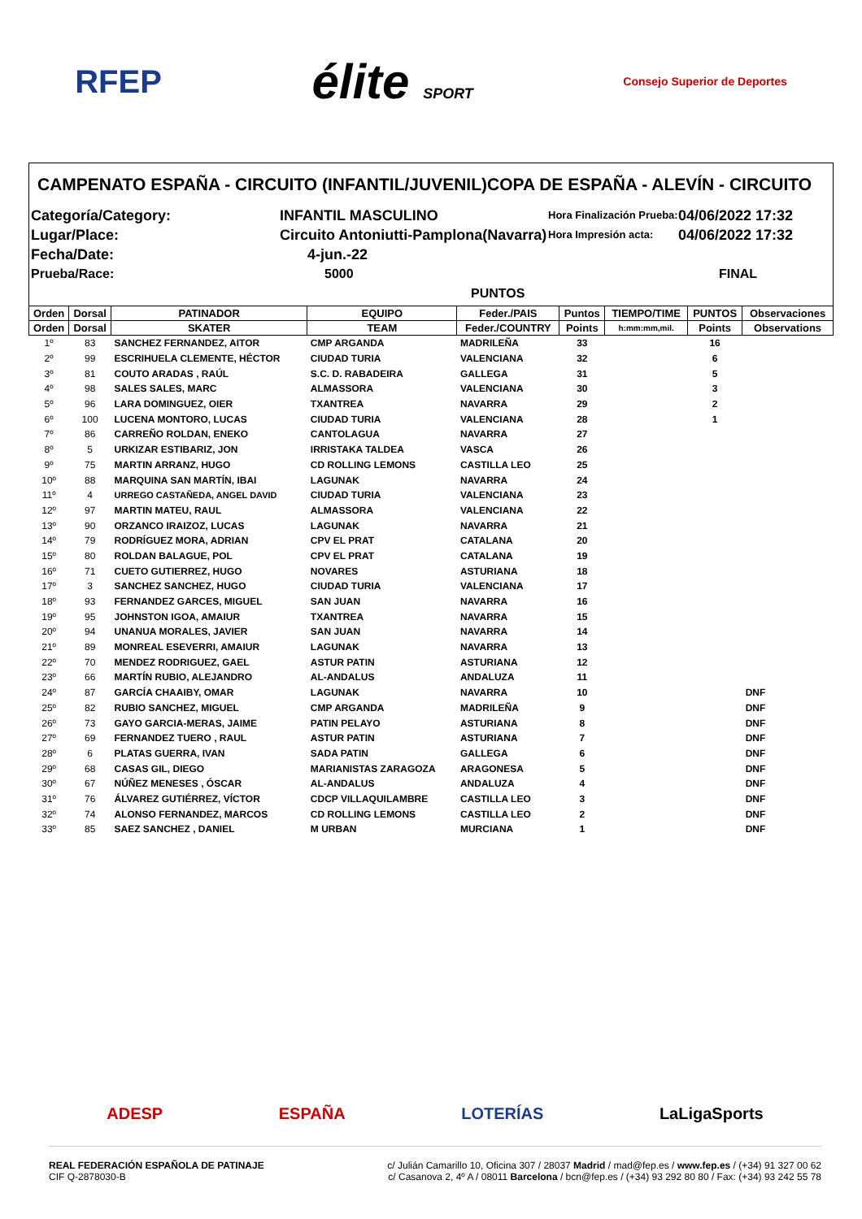RFEP élite SPORT Consejo Superior de Deportes
CAMPENATO ESPAÑA - CIRCUITO (INFANTIL/JUVENIL)COPA DE ESPAÑA - ALEVÍN - CIRCUITO
Categoría/Category:
INFANTIL MASCULINO
Hora Finalización Prueba:
04/06/2022 17:32
Lugar/Place:
Circuito Antoniutti-Pamplona(Navarra)
Hora Impresión acta:
04/06/2022 17:32
Fecha/Date:
4-jun.-22
Prueba/Race:
5000 PUNTOS
FINAL
| Orden | Dorsal | PATINADOR | EQUIPO | Feder./PAIS | Puntos | TIEMPO/TIME | PUNTOS | Observaciones |
| --- | --- | --- | --- | --- | --- | --- | --- | --- |
| Orden | Dorsal | SKATER | TEAM | Feder./COUNTRY | Points | h:mm:mm,mil. | Points | Observations |
| 1º | 83 | SANCHEZ FERNANDEZ, AITOR | CMP ARGANDA | MADRILEÑA | 33 | | 16 | |
| 2º | 99 | ESCRIHUELA CLEMENTE, HÉCTOR | CIUDAD TURIA | VALENCIANA | 32 | | 6 | |
| 3º | 81 | COUTO ARADAS , RAÚL | S.C. D. RABADEIRA | GALLEGA | 31 | | 5 | |
| 4º | 98 | SALES SALES, MARC | ALMASSORA | VALENCIANA | 30 | | 3 | |
| 5º | 96 | LARA DOMINGUEZ, OIER | TXANTREA | NAVARRA | 29 | | 2 | |
| 6º | 100 | LUCENA MONTORO, LUCAS | CIUDAD TURIA | VALENCIANA | 28 | | 1 | |
| 7º | 86 | CARREÑO ROLDAN, ENEKO | CANTOLAGUA | NAVARRA | 27 | | | |
| 8º | 5 | URKIZAR ESTIBARIZ, JON | IRRISTAKA TALDEA | VASCA | 26 | | | |
| 9º | 75 | MARTIN ARRANZ, HUGO | CD ROLLING LEMONS | CASTILLA LEO | 25 | | | |
| 10º | 88 | MARQUINA SAN MARTÍN, IBAI | LAGUNAK | NAVARRA | 24 | | | |
| 11º | 4 | URREGO CASTAÑEDA, ANGEL DAVID | CIUDAD TURIA | VALENCIANA | 23 | | | |
| 12º | 97 | MARTIN MATEU, RAUL | ALMASSORA | VALENCIANA | 22 | | | |
| 13º | 90 | ORZANCO IRAIZOZ, LUCAS | LAGUNAK | NAVARRA | 21 | | | |
| 14º | 79 | RODRÍGUEZ MORA, ADRIAN | CPV EL PRAT | CATALANA | 20 | | | |
| 15º | 80 | ROLDAN BALAGUE, POL | CPV EL PRAT | CATALANA | 19 | | | |
| 16º | 71 | CUETO GUTIERREZ, HUGO | NOVARES | ASTURIANA | 18 | | | |
| 17º | 3 | SANCHEZ SANCHEZ, HUGO | CIUDAD TURIA | VALENCIANA | 17 | | | |
| 18º | 93 | FERNANDEZ GARCES, MIGUEL | SAN JUAN | NAVARRA | 16 | | | |
| 19º | 95 | JOHNSTON IGOA, AMAIUR | TXANTREA | NAVARRA | 15 | | | |
| 20º | 94 | UNANUA MORALES, JAVIER | SAN JUAN | NAVARRA | 14 | | | |
| 21º | 89 | MONREAL ESEVERRI, AMAIUR | LAGUNAK | NAVARRA | 13 | | | |
| 22º | 70 | MENDEZ RODRIGUEZ, GAEL | ASTUR PATIN | ASTURIANA | 12 | | | |
| 23º | 66 | MARTÍN RUBIO, ALEJANDRO | AL-ANDALUS | ANDALUZA | 11 | | | |
| 24º | 87 | GARCÍA CHAAIBY, OMAR | LAGUNAK | NAVARRA | 10 | | | DNF |
| 25º | 82 | RUBIO SANCHEZ, MIGUEL | CMP ARGANDA | MADRILEÑA | 9 | | | DNF |
| 26º | 73 | GAYO GARCIA-MERAS, JAIME | PATIN PELAYO | ASTURIANA | 8 | | | DNF |
| 27º | 69 | FERNANDEZ TUERO , RAUL | ASTUR PATIN | ASTURIANA | 7 | | | DNF |
| 28º | 6 | PLATAS GUERRA, IVAN | SADA PATIN | GALLEGA | 6 | | | DNF |
| 29º | 68 | CASAS GIL, DIEGO | MARIANISTAS ZARAGOZA | ARAGONESA | 5 | | | DNF |
| 30º | 67 | NÚÑEZ MENESES , ÓSCAR | AL-ANDALUS | ANDALUZA | 4 | | | DNF |
| 31º | 76 | ÁLVAREZ GUTIÉRREZ, VÍCTOR | CDCP VILLAQUILAMBRE | CASTILLA LEO | 3 | | | DNF |
| 32º | 74 | ALONSO FERNANDEZ, MARCOS | CD ROLLING LEMONS | CASTILLA LEO | 2 | | | DNF |
| 33º | 85 | SAEZ SANCHEZ , DANIEL | M URBAN | MURCIANA | 1 | | | DNF |
ADESP ESPAÑA LOTERÍAS LaLigaSports
REAL FEDERACIÓN ESPAÑOLA DE PATINAJE
CIF Q-2878030-B
c/ Julián Camarillo 10, Oficina 307 / 28037 Madrid / mad@fep.es / www.fep.es / (+34) 91 327 00 62
c/ Casanova 2, 4º A / 08011 Barcelona / bcn@fep.es / (+34) 93 292 80 80 / Fax: (+34) 93 242 55 78